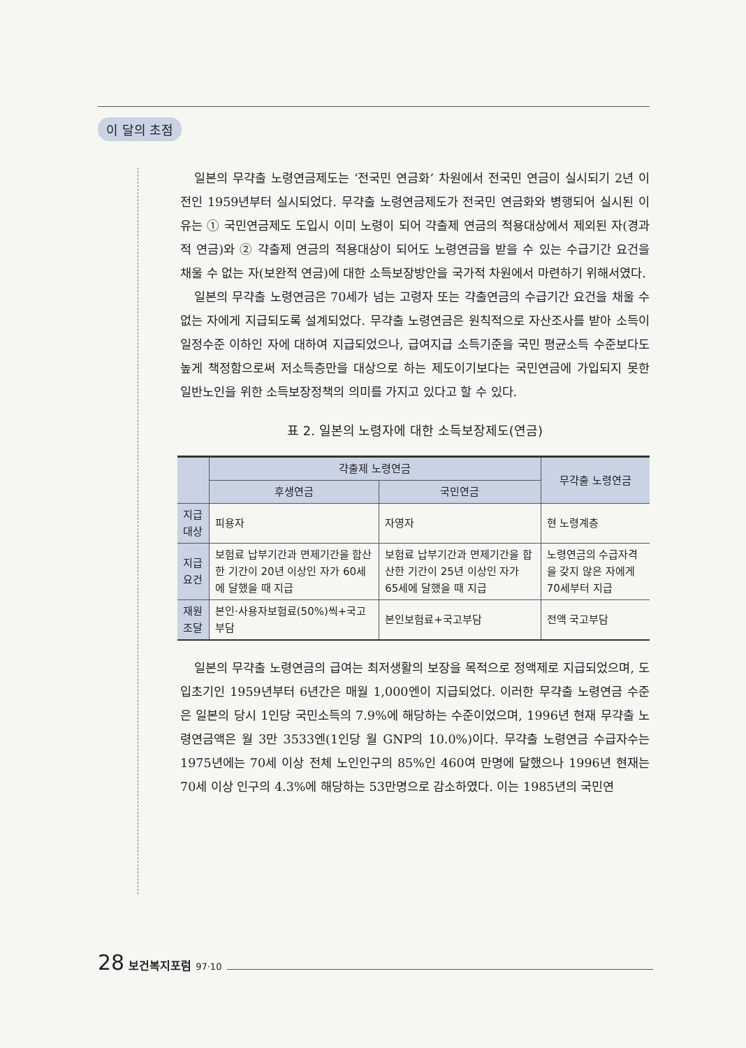이 달의 초점
일본의 무갹출 노령연금제도는 ‘전국민 연금화’ 차원에서 전국민 연금이 실시되기 2년 이전인 1959년부터 실시되었다. 무갹출 노령연금제도가 전국민 연금화와 병행되어 실시된 이유는 ① 국민연금제도 도입시 이미 노령이 되어 갹출제 연금의 적용대상에서 제외된 자(경과적 연금)와 ② 갹출제 연금의 적용대상이 되어도 노령연금을 받을 수 있는 수급기간 요건을 채울 수 없는 자(보완적 연금)에 대한 소득보장방안을 국가적 차원에서 마련하기 위해서였다.
일본의 무갹출 노령연금은 70세가 넘는 고령자 또는 갹출연금의 수급기간 요건을 채울 수 없는 자에게 지급되도록 설계되었다. 무갹출 노령연금은 원칙적으로 자산조사를 받아 소득이 일정수준 이하인 자에 대하여 지급되었으나, 급여지급 소득기준을 국민 평균소득 수준보다도 높게 책정함으로써 저소득층만을 대상으로 하는 제도이기보다는 국민연금에 가입되지 못한 일반노인을 위한 소득보장정책의 의미를 가지고 있다고 할 수 있다.
표 2. 일본의 노령자에 대한 소득보장제도(연금)
| | 갹출제 노령연금 | | 무갹출 노령연금 |
| --- | --- | --- | --- |
| | 후생연금 | 국민연금 | |
| 지급대상 | 피용자 | 자영자 | 현 노령계층 |
| 지급요건 | 보험료 납부기간과 면제기간을 합산한 기간이 20년 이상인 자가 60세에 달했을 때 지급 | 보험료 납부기간과 면제기간을 합산한 기간이 25년 이상인 자가 65세에 달했을 때 지급 | 노령연금의 수급자격을 갖지 않은 자에게 70세부터 지급 |
| 재원조달 | 본인·사용자보험료(50%)씩+국고부담 | 본인보험료+국고부담 | 전액 국고부담 |
일본의 무갹출 노령연금의 급여는 최저생활의 보장을 목적으로 정액제로 지급되었으며, 도입초기인 1959년부터 6년간은 매월 1,000엔이 지급되었다. 이러한 무갹출 노령연금 수준은 일본의 당시 1인당 국민소득의 7.9%에 해당하는 수준이었으며, 1996년 현재 무갹출 노령연금액은 월 3만 3533엔(1인당 월 GNP의 10.0%)이다. 무갹출 노령연금 수급자수는 1975년에는 70세 이상 전체 노인인구의 85%인 460여 만명에 달했으나 1996년 현재는 70세 이상 인구의 4.3%에 해당하는 53만명으로 감소하였다. 이는 1985년의 국민연
28 보건복지포럼 97·10